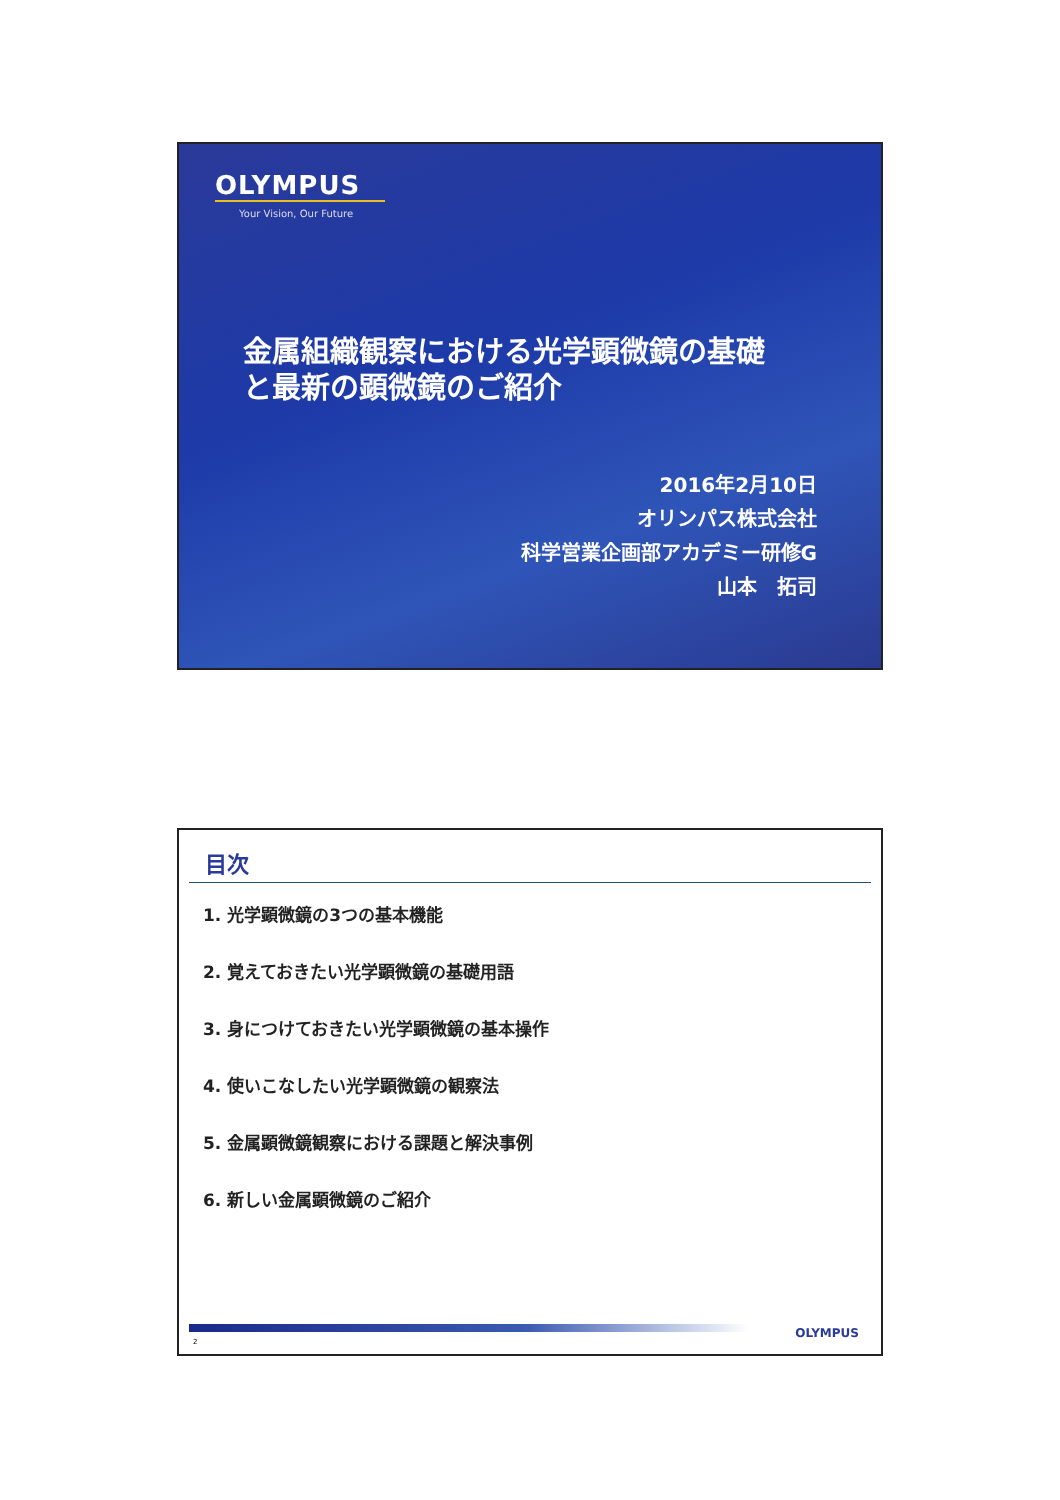OLYMPUS
Your Vision, Our Future
金属組織観察における光学顕微鏡の基礎
と最新の顕微鏡のご紹介
2016年2月10日
オリンパス株式会社
科学営業企画部アカデミー研修G
山本　拓司
目次
1. 光学顕微鏡の3つの基本機能
2. 覚えておきたい光学顕微鏡の基礎用語
3. 身につけておきたい光学顕微鏡の基本操作
4. 使いこなしたい光学顕微鏡の観察法
5. 金属顕微鏡観察における課題と解決事例
6. 新しい金属顕微鏡のご紹介
2
OLYMPUS